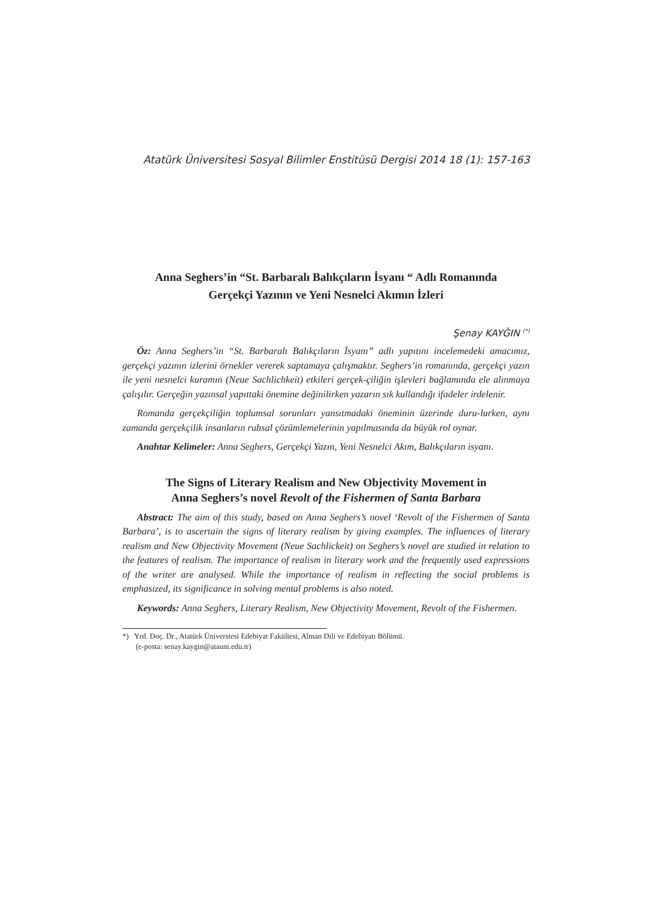Atatürk Üniversitesi Sosyal Bilimler Enstitüsü Dergisi 2014 18 (1): 157-163
Anna Seghers’in “St. Barbaralı Balıkçıların İsyanı “ Adlı Romanında
Gerçekçi Yazının ve Yeni Nesnelci Akımın İzleri
Şenay KAYĞIN <sup>(*)</sup>
Öz: Anna Seghers’in “St. Barbaralı Balıkçıların İsyanı” adlı yapıtını incelemedeki amacımız, gerçekçi yazının izlerini örnekler vererek saptamaya çalışmaktır. Seghers’in romanında, gerçekçi yazın ile yeni nesnelci kuramın (Neue Sachlichkeit) etkileri gerçek-çiliğin işlevleri bağlamında ele alınmaya çalışılır. Gerçeğin yazınsal yapıttaki önemine değinilirken yazarın sık kullandığı ifadeler irdelenir.
Romanda gerçekçiliğin toplumsal sorunları yansıtmadaki öneminin üzerinde duru-lurken, aynı zamanda gerçekçilik insanların ruhsal çözümlemelerinin yapılmasında da büyük rol oynar.
Anahtar Kelimeler: Anna Seghers, Gerçekçi Yazın, Yeni Nesnelci Akım, Balıkçıların isyanı.
The Signs of Literary Realism and New Objectivity Movement in
Anna Seghers’s novel Revolt of the Fishermen of Santa Barbara
Abstract: The aim of this study, based on Anna Seghers’s novel ‘Revolt of the Fishermen of Santa Barbara’, is to ascertain the signs of literary realism by giving examples. The influences of literary realism and New Objectivity Movement (Neue Sachlickeit) on Seghers’s novel are studied in relation to the features of realism. The importance of realism in literary work and the frequently used expressions of the writer are analysed. While the importance of realism in reflecting the social problems is emphasized, its significance in solving mental problems is also noted.
Keywords: Anna Seghers, Literary Realism, New Objectivity Movement, Revolt of the Fishermen.
*) Yrd. Doç. Dr., Atatürk Üniverstesi Edebiyat Fakültesi, Alman Dili ve Edebiyatı Bölümü.
(e-posta: senay.kaygin@atauni.edu.tr)